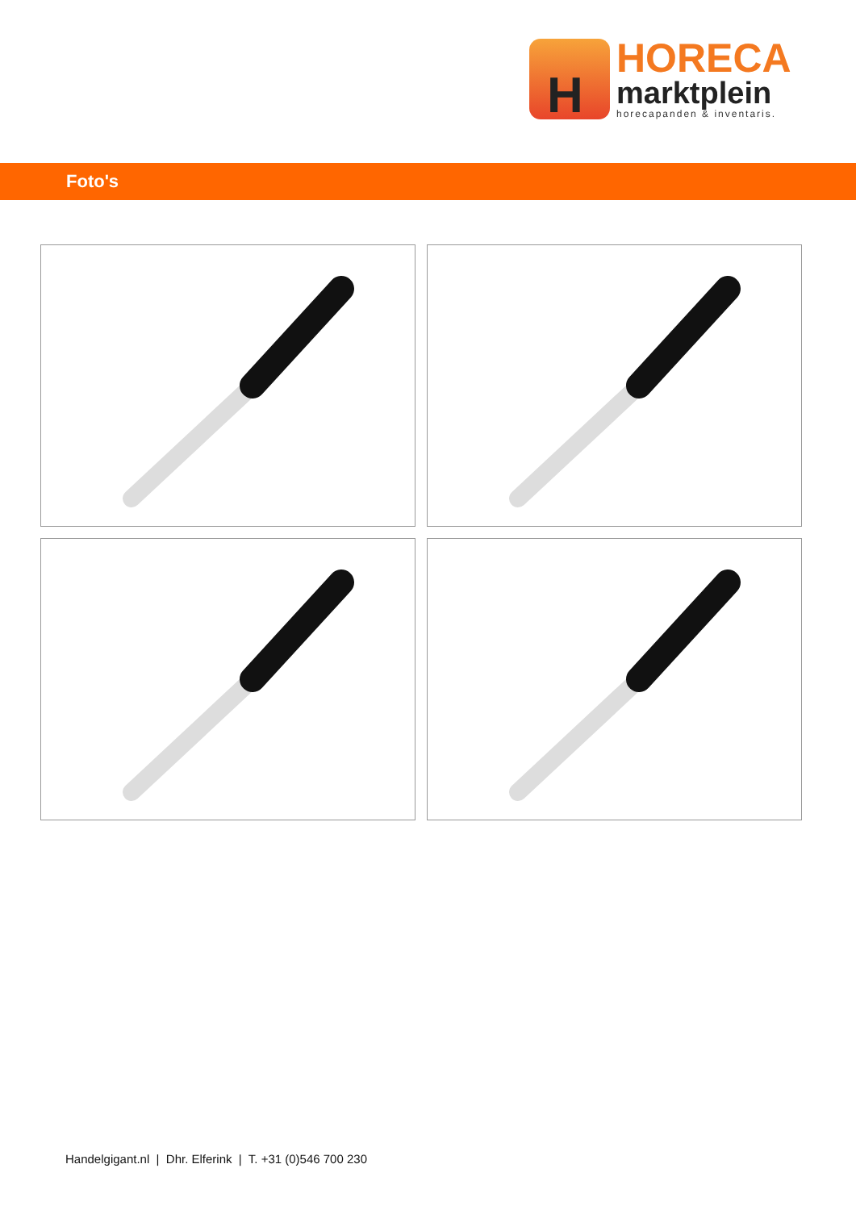H
HORECA
marktplein
horecapanden & inventaris.
Foto's
Handelgigant.nl | Dhr. Elferink | T. +31 (0)546 700 230